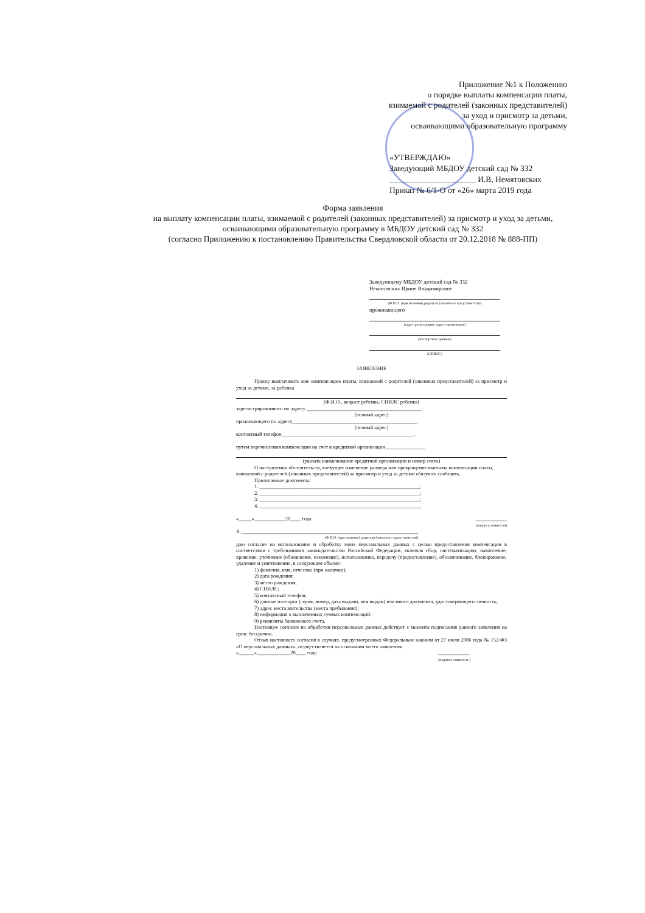Приложение №1 к Положению
о порядке выплаты компенсации платы,
взимаемой с родителей (законных представителей)
за уход и присмотр за детьми,
осваивающими образовательную программу
«УТВЕРЖДАЮ»
Заведующий МБДОУ детский сад № 332
_____________________ И.В, Немятовских
Приказ № 6/1-О от «26» марта 2019 года
Форма заявления
на выплату компенсации платы, взимаемой с родителей (законных представителей) за присмотр и уход за детьми, осваивающими образовательную программу в МБДОУ детский сад № 332
(согласно Приложению к постановлению Правительства Свердловской области от 20.12.2018 № 888-ПП)
Заведующему МБДОУ детский сад № 332
Немятовских Ирине Владимировне
(Ф.И.О. (при наличии) родителя (законного представителя))
проживающего
(адрес регистрации, адрес проживания)
(паспортные данные)
(СНИЛС)
ЗАЯВЛЕНИЕ
Прошу выплачивать мне компенсацию платы, взимаемой с родителей (законных представителей) за присмотр и уход за детьми, за ребенка
(Ф.И.О., возраст ребенка, СНИЛС ребенка)
зарегистрированного по адресу ____________________________________________,
(полный адрес)
проживающего по адресу________________________________________________,
(полный адрес)
контактный телефон___________________________________________________,
путем перечисления компенсации на счет в кредитной организации _______________
(указать наименование кредитной организации и номер счета)
О наступлении обстоятельств, влекущих изменение размера или прекращение выплаты компенсации платы, взимаемой с родителей (законных представителей) за присмотр и уход за детьми обязуюсь сообщить.
Прилагаемые документы:
1. ______________________________________________________________;
2. ______________________________________________________________;
3. ______________________________________________________________;
4. ______________________________________________________________.
«_____»____________20____ года ____________
(подпись заявителя)
Я, ____________________________________________________________________
(Ф.И.О. (при наличии) родителя (законного представителя))
даю согласие на использование и обработку моих персональных данных с целью предоставления компенсации в соответствии с требованиями законодательства Российской Федерации, включая сбор, систематизацию, накопление, хранение, уточнение (обновление, изменение), использование, передачу (предоставление), обезличивание, блокирование, удаление и уничтожение, в следующем объеме:
1) фамилия, имя, отчество (при наличии);
2) дата рождения;
3) место рождения;
4) СНИЛС;
5) контактный телефон;
6) данные паспорта (серия, номер, дата выдачи, кем выдан) или иного документа, удостоверяющего личность;
7) адрес места жительства (места пребывания);
8) информация о выплаченных суммах компенсаций;
9) реквизиты банковского счета.
Настоящее согласие на обработки персональных данных действует с момента подписания данного заявления на срок: бессрочно.
Отзыв настоящего согласия в случаях, предусмотренных Федеральным законом от 27 июля 2006 года № 152-ФЗ «О персональных данных», осуществляется на основании моего заявления.
«______»_____________20____ года ____________
(подпись заявителя )